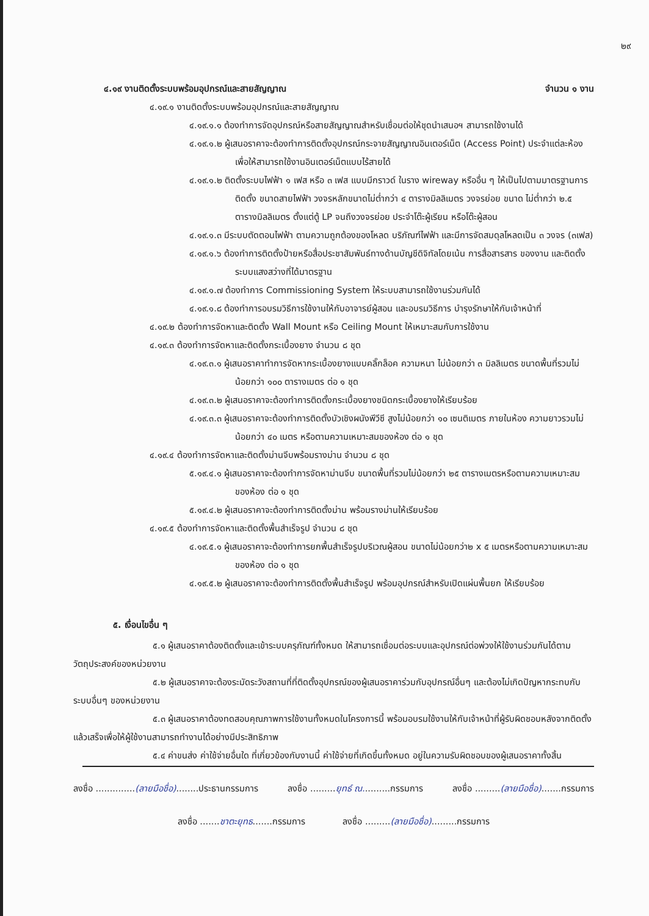๒๙
๔.๑๙ งานติดตั้งระบบพร้อมอุปกรณ์และสายสัญญาณ จำนวน ๑ งาน
๔.๑๙.๑ งานติดตั้งระบบพร้อมอุปกรณ์และสายสัญญาณ
๔.๑๙.๑.๑ ต้องทำการจัดอุปกรณ์หรือสายสัญญาณสำหรับเชื่อมต่อให้ชุดนำเสนอฯ สามารถใช้งานได้
๔.๑๙.๑.๒ ผู้เสนอราคาจะต้องทำการติดตั้งอุปกรณ์กระจายสัญญาณอินเตอร์เน็ต (Access Point) ประจำแต่ละห้องเพื่อให้สามารถใช้งานอินเตอร์เน็ตแบบไร้สายได้
๔.๑๙.๑.๒ ติดตั้งระบบไฟฟ้า ๑ เฟส หรือ ๓ เฟส แบบมีกราวด์ ในราง wireway หรืออื่น ๆ ให้เป็นไปตามมาตรฐานการติดตั้ง ขนาดสายไฟฟ้า วงจรหลักขนาดไม่ต่ำกว่า ๔ ตารางมิลลิเมตร วงจรย่อย ขนาด ไม่ต่ำกว่า ๒.๕ ตารางมิลลิเมตร ตั้งแต่ตู้ LP จนถึงวงจรย่อย ประจำโต๊ะผู้เรียน หรือโต๊ะผู้สอน
๔.๑๙.๑.๓ มีระบบตัดตอนไฟฟ้า ตามความถูกต้องของโหลด บริภัณฑ์ไฟฟ้า และมีการจัดสมดุลโหลดเป็น ๓ วงจร (๓เฟส)
๔.๑๙.๑.๖ ต้องทำการติดตั้งป้ายหรือสื่อประชาสัมพันธ์ทางด้านบัญชีดิจิทัลโดยเน้น การสื่อสารสาร ของงาน และติดตั้งระบบแสงสว่างที่ได้มาตรฐาน
๔.๑๙.๑.๗ ต้องทำการ Commissioning System ให้ระบบสามารถใช้งานร่วมกันได้
๔.๑๙.๑.๘ ต้องทำการอบรมวิธีการใช้งานให้กับอาจารย์ผู้สอน และอบรมวิธีการ บำรุงรักษาให้กับเจ้าหน้าที่
๔.๑๙.๒ ต้องทำการจัดหาและติดตั้ง Wall Mount หรือ Ceiling Mount ให้เหมาะสมกับการใช้งาน
๔.๑๙.๓ ต้องทำการจัดหาและติดตั้งกระเบื้องยาง จำนวน ๘ ชุด
๔.๑๙.๓.๑ ผู้เสนอราคาทำการจัดหากระเบื้องยางแบบคลิ๊กล็อค ความหนา ไม่น้อยกว่า ๓ มิลลิเมตร ขนาดพื้นที่รวมไม่น้อยกว่า ๑๐๐ ตารางเมตร ต่อ ๑ ชุด
๔.๑๙.๓.๒ ผู้เสนอราคาจะต้องทำการติดตั้งกระเบื้องยางชนิดกระเบื้องยางให้เรียบร้อย
๔.๑๙.๓.๓ ผู้เสนอราคาจะต้องทำการติดตั้งบัวเชิงผนังพีวีซี สูงไม่น้อยกว่า ๑๐ เซนติเมตร ภายในห้อง ความยาวรวมไม่น้อยกว่า ๔๐ เมตร หรือตามความเหมาะสมของห้อง ต่อ ๑ ชุด
๔.๑๙.๔ ต้องทำการจัดหาและติดตั้งม่านจีบพร้อมรางม่าน จำนวน ๘ ชุด
๕.๑๙.๔.๑ ผู้เสนอราคาจะต้องทำการจัดหาม่านจีบ ขนาดพื้นที่รวมไม่น้อยกว่า ๒๕ ตารางเมตรหรือตามความเหมาะสมของห้อง ต่อ ๑ ชุด
๕.๑๙.๔.๒ ผู้เสนอราคาจะต้องทำการติดตั้งม่าน พร้อมรางม่านให้เรียบร้อย
๔.๑๙.๕ ต้องทำการจัดหาและติดตั้งพื้นสำเร็จรูป จำนวน ๘ ชุด
๔.๑๙.๕.๑ ผู้เสนอราคาจะต้องทำการยกพื้นสำเร็จรูปบริเวณผู้สอน ขนาดไม่น้อยกว่า๒ x ๕ เมตรหรือตามความเหมาะสมของห้อง ต่อ ๑ ชุด
๔.๑๙.๕.๒ ผู้เสนอราคาจะต้องทำการติดตั้งพื้นสำเร็จรูป พร้อมอุปกรณ์สำหรับเปิดแผ่นพื้นยก ให้เรียบร้อย
๕. เงื่อนไขอื่น ๆ
๕.๑ ผู้เสนอราคาต้องติดตั้งและเข้าระบบครุภัณฑ์ทั้งหมด ให้สามารถเชื่อมต่อระบบและอุปกรณ์ต่อพ่วงให้ใช้งานร่วมกันได้ตามวัตถุประสงค์ของหน่วยงาน
๕.๒ ผู้เสนอราคาจะต้องระมัดระวังสถานที่ที่ติดตั้งอุปกรณ์ของผู้เสนอราคาร่วมกับอุปกรณ์อื่นๆ และต้องไม่เกิดปัญหากระทบกับระบบอื่นๆ ของหน่วยงาน
๕.๓ ผู้เสนอราคาต้องทดสอบคุณภาพการใช้งานทั้งหมดในโครงการนี้ พร้อมอบรมใช้งานให้กับเจ้าหน้าที่ผู้รับผิดชอบหลังจากติดตั้งแล้วเสร็จเพื่อให้ผู้ใช้งานสามารถทำงานได้อย่างมีประสิทธิภาพ
๕.๔ ค่าขนส่ง ค่าใช้จ่ายอื่นใด ที่เกี่ยวข้องกับงานนี้ ค่าใช้จ่ายที่เกิดขึ้นทั้งหมด อยู่ในความรับผิดชอบของผู้เสนอราคาทั้งสิ้น
ลงชื่อ ..............(ลายมือชื่อ)........ประธานกรรมการ ลงชื่อ .........ยุทธ์ ณ..........กรรมการ ลงชื่อ .........(ลายมือชื่อ).......กรรมการ
ลงชื่อ .......ชาตะยุทธ.......กรรมการ ลงชื่อ .........(ลายมือชื่อ).........กรรมการ